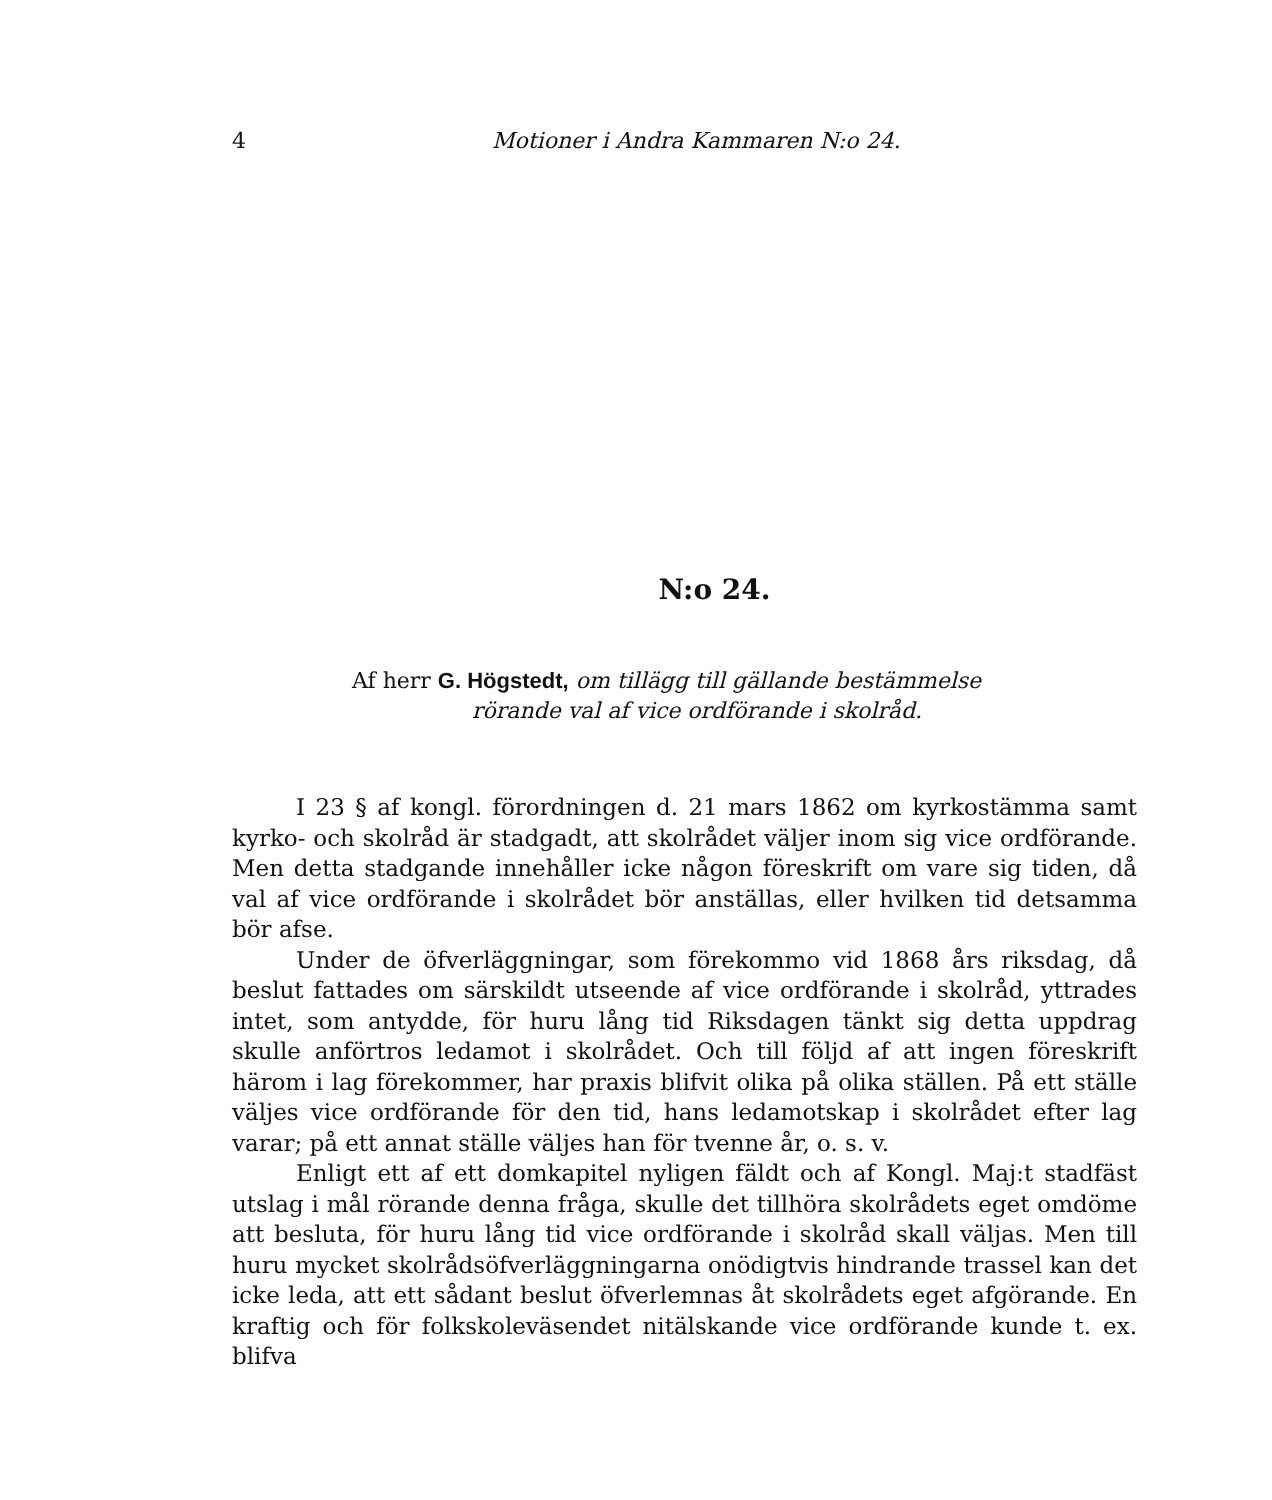4 Motioner i Andra Kammaren N:o 24.
N:o 24.
Af herr G. Högstedt, om tillägg till gällande bestämmelse
rörande val af vice ordförande i skolråd.
I 23 § af kongl. förordningen d. 21 mars 1862 om kyrkostämma samt kyrko- och skolråd är stadgadt, att skolrådet väljer inom sig vice ordförande. Men detta stadgande innehåller icke någon föreskrift om vare sig tiden, då val af vice ordförande i skolrådet bör anställas, eller hvilken tid detsamma bör afse.
Under de öfverläggningar, som förekommo vid 1868 års riksdag, då beslut fattades om särskildt utseende af vice ordförande i skolråd, yttrades intet, som antydde, för huru lång tid Riksdagen tänkt sig detta uppdrag skulle anförtros ledamot i skolrådet. Och till följd af att ingen föreskrift härom i lag förekommer, har praxis blifvit olika på olika ställen. På ett ställe väljes vice ordförande för den tid, hans ledamotskap i skolrådet efter lag varar; på ett annat ställe väljes han för tvenne år, o. s. v.
Enligt ett af ett domkapitel nyligen fäldt och af Kongl. Maj:t stadfäst utslag i mål rörande denna fråga, skulle det tillhöra skolrådets eget omdöme att besluta, för huru lång tid vice ordförande i skolråd skall väljas. Men till huru mycket skolrådsöfverläggningarna onödigtvis hindrande trassel kan det icke leda, att ett sådant beslut öfverlemnas åt skolrådets eget afgörande. En kraftig och för folkskoleväsendet nitälskande vice ordförande kunde t. ex. blifva